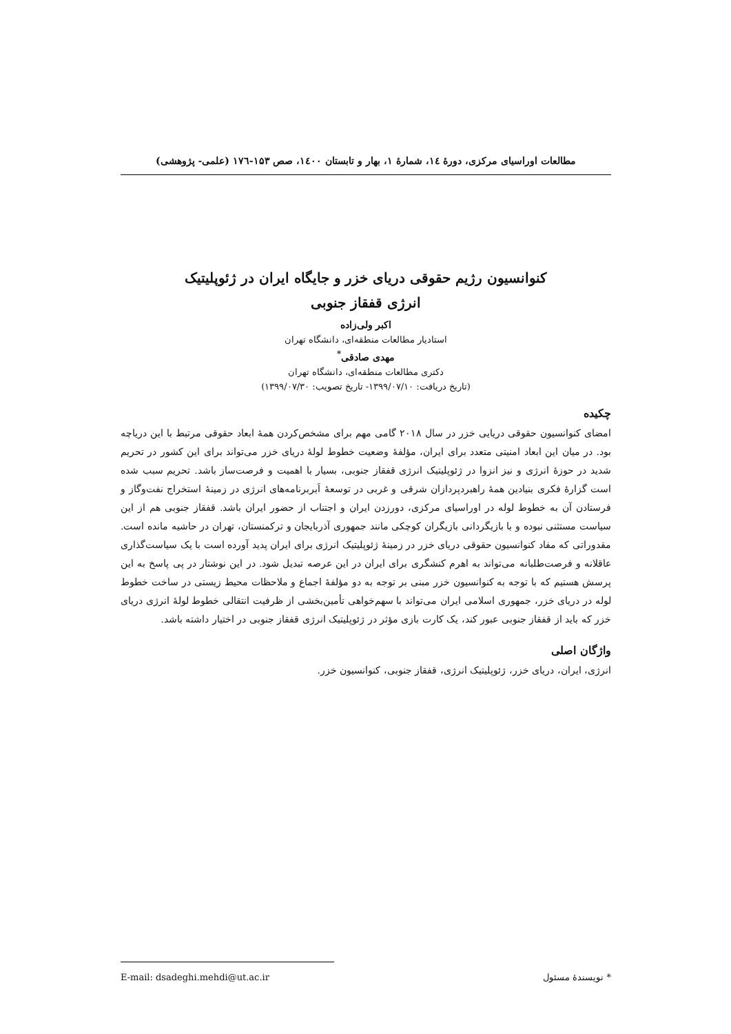مطالعات اوراسیای مرکزی، دورهٔ ۱٤، شمارهٔ ۱، بهار و تابستان ۱٤۰۰، صص ۱۵۳-۱۷٦ (علمی- پژوهشی)
کنوانسیون رژیم حقوقی دریای خزر و جایگاه ایران در ژئوپلیتیک
انرژی قفقاز جنوبی
اکبر ولی‌زاده
استادیار مطالعات منطقه‌ای، دانشگاه تهران
مهدی صادقی<sup>*</sup>
دکتری مطالعات منطقه‌ای، دانشگاه تهران
(تاریخ دریافت: ۱۳۹۹/۰۷/۱۰- تاریخ تصویب: ۱۳۹۹/۰۷/۳۰)
چکیده
امضای کنوانسیون حقوقی دریایی خزر در سال ۲۰۱۸ گامی مهم برای مشخص‌کردن همهٔ ابعاد حقوقی مرتبط با این دریاچه بود. در میان این ابعاد امنیتی متعدد برای ایران، مؤلفهٔ وضعیت خطوط لولهٔ دریای خزر می‌تواند برای این کشور در تحریم شدید در حوزهٔ انرژی و نیز انزوا در ژئوپلیتیک انرژی قفقاز جنوبی، بسیار با اهمیت و فرصت‌ساز باشد. تحریم سبب شده است گزارهٔ فکری بنیادین همهٔ راهبردپردازان شرقی و غربی در توسعهٔ اَبربرنامه‌های انرژی در زمینهٔ استخراج نفت‌وگاز و فرستادن آن به خطوط لوله در اوراسیای مرکزی، دورزدن ایران و اجتناب از حضور ایران باشد. قفقاز جنوبی هم از این سیاست مستثنی نبوده و با بازیگردانی بازیگران کوچکی مانند جمهوری آذربایجان و ترکمنستان، تهران در حاشیه مانده است. مقدوراتی که مفاد کنوانسیون حقوقی دریای خزر در زمینهٔ ژئوپلیتیک انرژی برای ایران پدید آورده است با یک سیاست‌گذاری عاقلانه و فرصت‌طلبانه می‌تواند به اهرم کنشگری برای ایران در این عرصه تبدیل شود. در این نوشتار در پی پاسخ به این پرسش هستیم که با توجه به کنوانسیون خزر مبنی بر توجه به دو مؤلفهٔ اجماع و ملاحظات محیط زیستی در ساخت خطوط لوله در دریای خزر، جمهوری اسلامی ایران می‌تواند با سهم‌خواهی تأمین‌بخشی از ظرفیت انتقالی خطوط لولهٔ انرژی دریای خزر که باید از قفقاز جنوبی عبور کند، یک کارت بازی مؤثر در ژئوپلیتیک انرژی قفقاز جنوبی در اختیار داشته باشد.
واژگان اصلی
انرژی، ایران، دریای خزر، ژئوپلیتیک انرژی، قفقاز جنوبی، کنوانسیون خزر.
* نویسندهٔ مسئول E-mail: dsadeghi.mehdi@ut.ac.ir